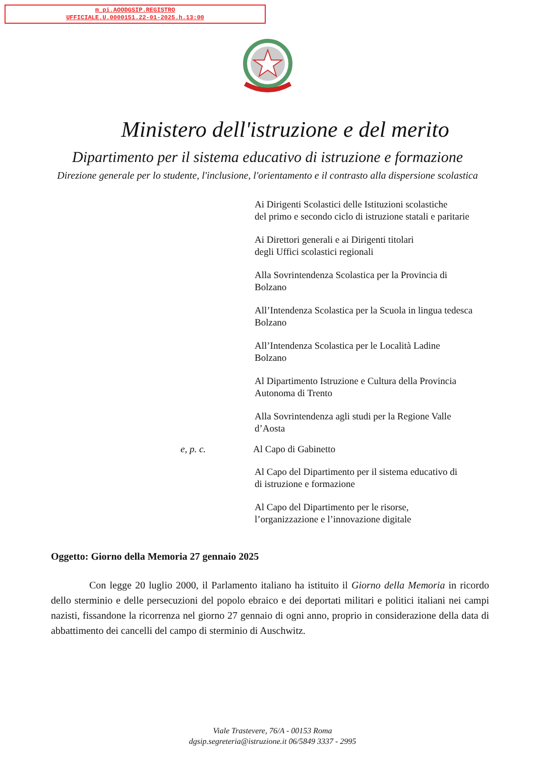m_pi.AOODGSIP.REGISTRO
UFFICIALE.U.0000151.22-01-2025.h.13:00
Ministero dell'istruzione e del merito
Dipartimento per il sistema educativo di istruzione e formazione
Direzione generale per lo studente, l'inclusione, l'orientamento e il contrasto alla dispersione scolastica
Ai Dirigenti Scolastici delle Istituzioni scolastiche
del primo e secondo ciclo di istruzione statali e paritarie
Ai Direttori generali e ai Dirigenti titolari
degli Uffici scolastici regionali
Alla Sovrintendenza Scolastica per la Provincia di
Bolzano
All’Intendenza Scolastica per la Scuola in lingua tedesca
Bolzano
All’Intendenza Scolastica per le Località Ladine
Bolzano
Al Dipartimento Istruzione e Cultura della Provincia
Autonoma di Trento
Alla Sovrintendenza agli studi per la Regione Valle
d’Aosta
e, p. c. Al Capo di Gabinetto
Al Capo del Dipartimento per il sistema educativo di
di istruzione e formazione
Al Capo del Dipartimento per le risorse,
l’organizzazione e l’innovazione digitale
Oggetto: Giorno della Memoria 27 gennaio 2025
Con legge 20 luglio 2000, il Parlamento italiano ha istituito il Giorno della Memoria in ricordo dello sterminio e delle persecuzioni del popolo ebraico e dei deportati militari e politici italiani nei campi nazisti, fissandone la ricorrenza nel giorno 27 gennaio di ogni anno, proprio in considerazione della data di abbattimento dei cancelli del campo di sterminio di Auschwitz.
Viale Trastevere, 76/A - 00153 Roma
dgsip.segreteria@istruzione.it 06/5849 3337 - 2995